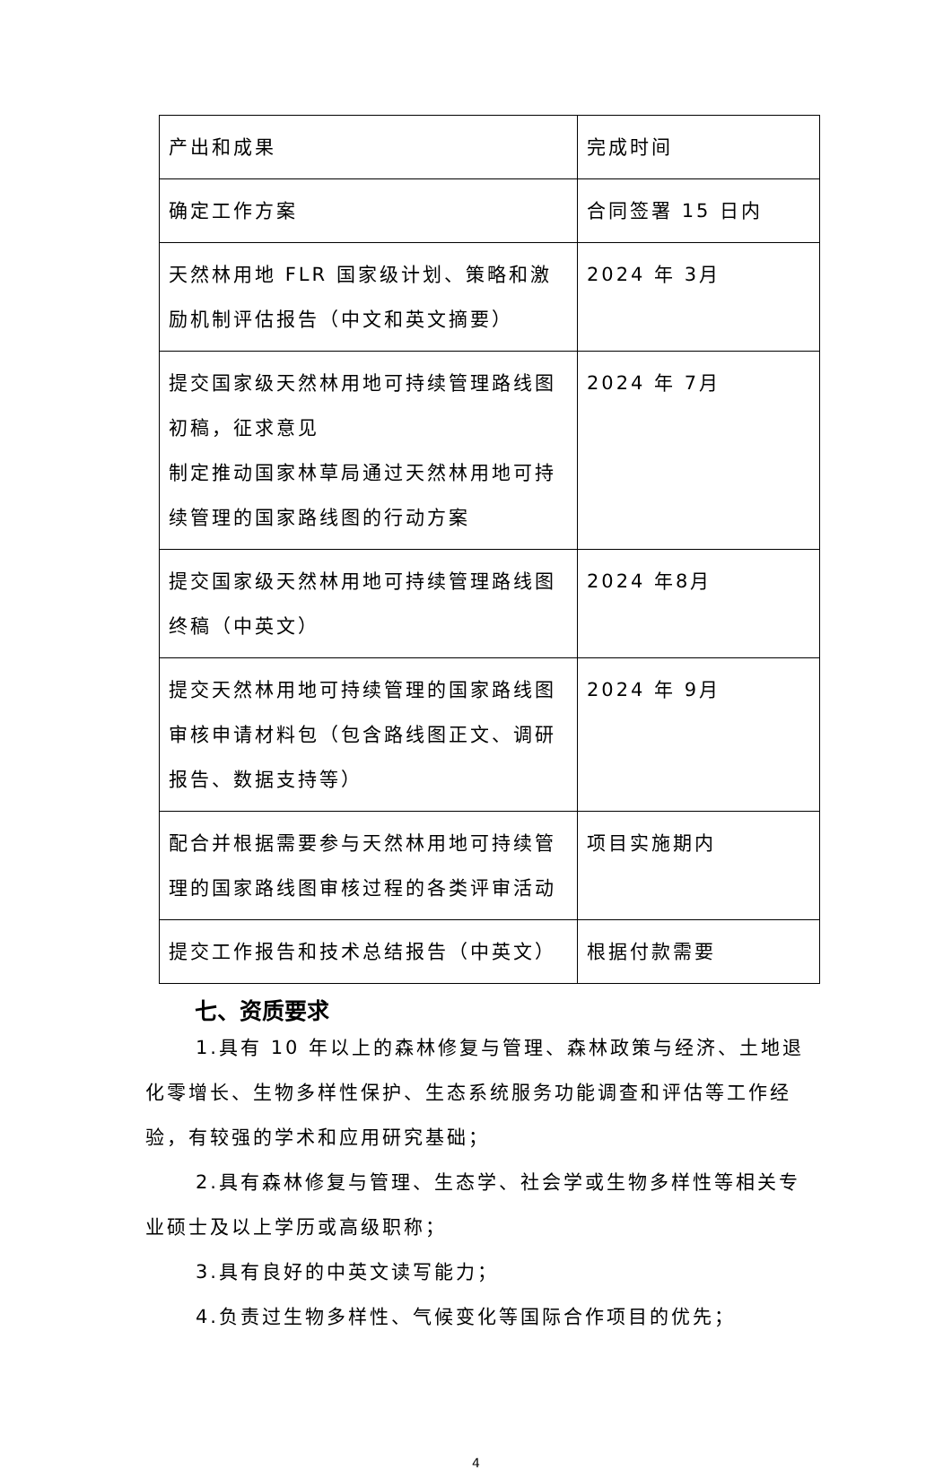| 产出和成果 | 完成时间 |
| 确定工作方案 | 合同签署 15 日内 |
| 天然林用地 FLR 国家级计划、策略和激励机制评估报告（中文和英文摘要） | 2024 年 3月 |
| 提交国家级天然林用地可持续管理路线图初稿，征求意见 制定推动国家林草局通过天然林用地可持续管理的国家路线图的行动方案 | 2024 年 7月 |
| 提交国家级天然林用地可持续管理路线图终稿（中英文） | 2024 年8月 |
| 提交天然林用地可持续管理的国家路线图审核申请材料包（包含路线图正文、调研报告、数据支持等） | 2024 年 9月 |
| 配合并根据需要参与天然林用地可持续管理的国家路线图审核过程的各类评审活动 | 项目实施期内 |
| 提交工作报告和技术总结报告（中英文） | 根据付款需要 |
七、资质要求
1.具有 10 年以上的森林修复与管理、森林政策与经济、土地退化零增长、生物多样性保护、生态系统服务功能调查和评估等工作经验，有较强的学术和应用研究基础；
2.具有森林修复与管理、生态学、社会学或生物多样性等相关专业硕士及以上学历或高级职称；
3.具有良好的中英文读写能力；
4.负责过生物多样性、气候变化等国际合作项目的优先；
4